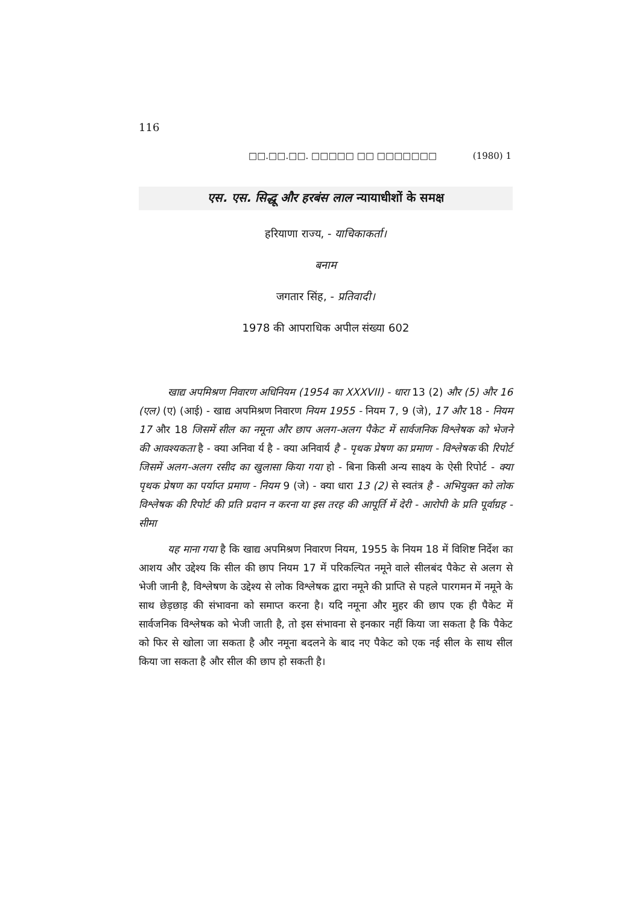116
□□.□□.□□. □□□□□ □□ □□□□□□□ (1980) 1
एस. एस. सिद्धू और हरबंस लाल न्यायाधीशों के समक्ष
हरियाणा राज्य, - याचिकाकर्ता।
बनाम
जगतार सिंह, - प्रतिवादी।
1978 की आपराधिक अपील संख्या 602
खाद्य अपमिश्रण निवारण अधिनियम (1954 का XXXVII) - धारा 13 (2) और (5) और 16 (एल) (ए) (आई) - खाद्य अपमिश्रण निवारण नियम 1955 - नियम 7, 9 (जे), 17 और 18 - नियम 17 और 18 जिसमें सील का नमूना और छाप अलग-अलग पैकेट में सार्वजनिक विश्लेषक को भेजने की आवश्यकता है - क्या अनिवा र्य है - क्या अनिवार्य है - पृथक प्रेषण का प्रमाण - विश्लेषक की रिपोर्ट जिसमें अलग-अलग रसीद का खुलासा किया गया हो - बिना किसी अन्य साक्ष्य के ऐसी रिपोर्ट - क्या पृथक प्रेषण का पर्याप्त प्रमाण - नियम 9 (जे) - क्या धारा 13 (2) से स्वतंत्र है - अभियुक्त को लोक विश्लेषक की रिपोर्ट की प्रति प्रदान न करना या इस तरह की आपूर्ति में देरी - आरोपी के प्रति पूर्वाग्रह - सीमा
यह माना गया है कि खाद्य अपमिश्रण निवारण नियम, 1955 के नियम 18 में विशिष्ट निर्देश का आशय और उद्देश्य कि सील की छाप नियम 17 में परिकल्पित नमूने वाले सीलबंद पैकेट से अलग से भेजी जानी है, विश्लेषण के उद्देश्य से लोक विश्लेषक द्वारा नमूने की प्राप्ति से पहले पारगमन में नमूने के साथ छेड़छाड़ की संभावना को समाप्त करना है। यदि नमूना और मुहर की छाप एक ही पैकेट में सार्वजनिक विश्लेषक को भेजी जाती है, तो इस संभावना से इनकार नहीं किया जा सकता है कि पैकेट को फिर से खोला जा सकता है और नमूना बदलने के बाद नए पैकेट को एक नई सील के साथ सील किया जा सकता है और सील की छाप हो सकती है।